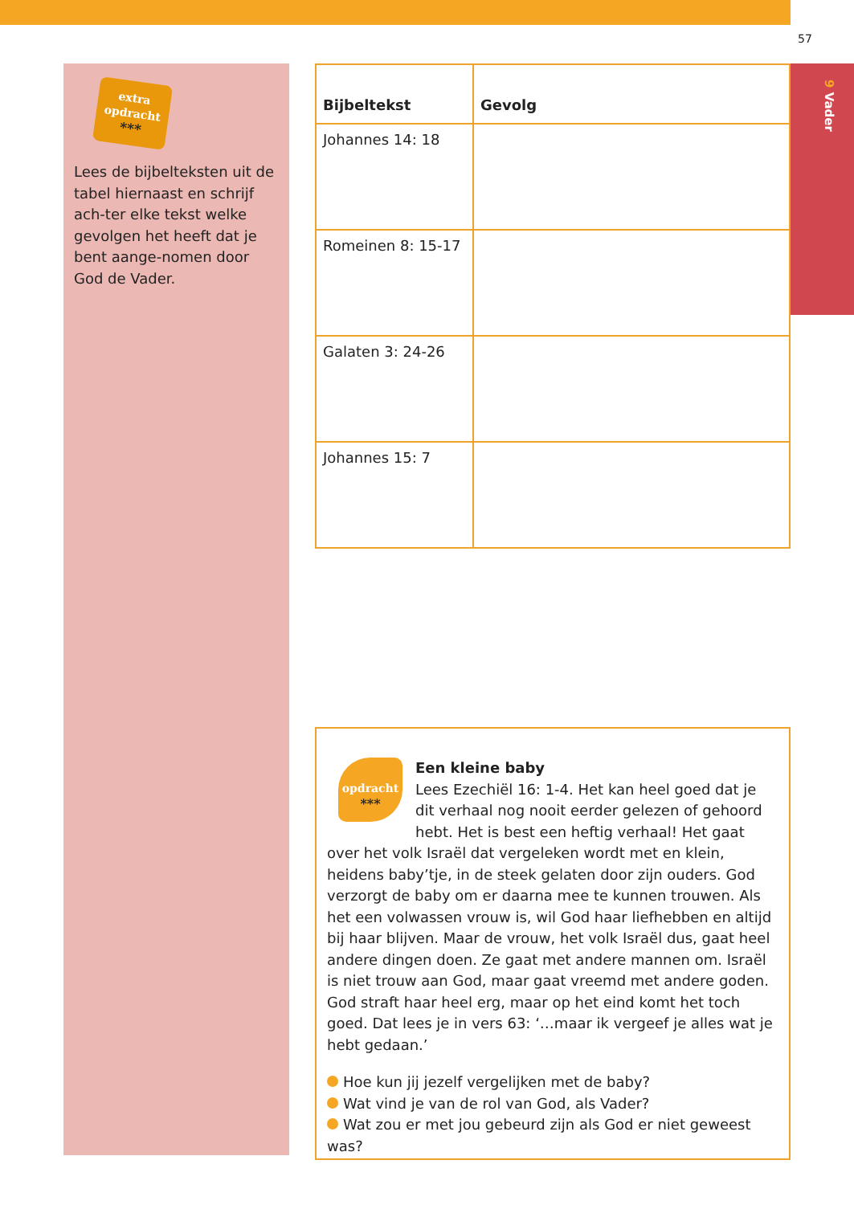57
extra
opdracht
***
Lees de bijbelteksten uit de tabel hiernaast en schrijf ach-ter elke tekst welke gevolgen het heeft dat je bent aange-nomen door God de Vader.
| Bijbeltekst | Gevolg |
| --- | --- |
| Johannes 14: 18 | |
| Romeinen 8: 15-17 | |
| Galaten 3: 24-26 | |
| Johannes 15: 7 | |
opdracht
***
Een kleine baby
Lees Ezechiël 16: 1-4. Het kan heel goed dat je dit verhaal nog nooit eerder gelezen of gehoord hebt. Het is best een heftig verhaal! Het gaat over het volk Israël dat vergeleken wordt met en klein, heidens baby’tje, in de steek gelaten door zijn ouders. God verzorgt de baby om er daarna mee te kunnen trouwen. Als het een volwassen vrouw is, wil God haar liefhebben en altijd bij haar blijven. Maar de vrouw, het volk Israël dus, gaat heel andere dingen doen. Ze gaat met andere mannen om. Israël is niet trouw aan God, maar gaat vreemd met andere goden. God straft haar heel erg, maar op het eind komt het toch goed. Dat lees je in vers 63: ‘…maar ik vergeef je alles wat je hebt gedaan.’
Hoe kun jij jezelf vergelijken met de baby?
Wat vind je van de rol van God, als Vader?
Wat zou er met jou gebeurd zijn als God er niet geweest was?
9 Vader